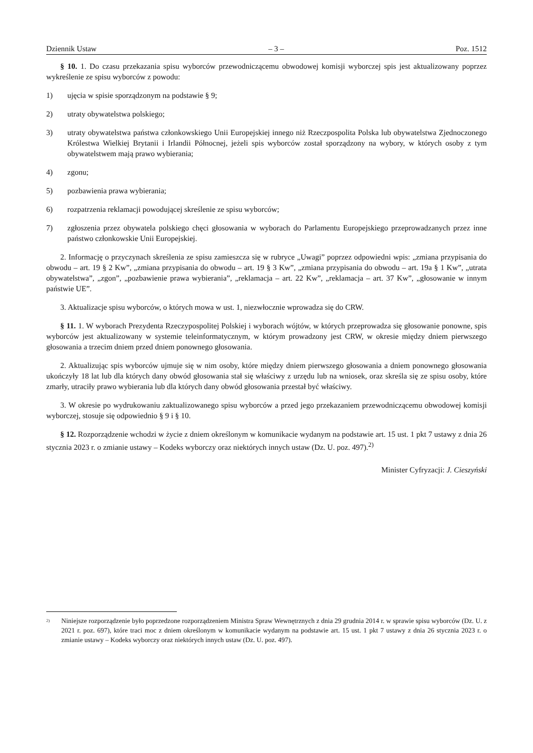Dziennik Ustaw – 3 – Poz. 1512
§ 10. 1. Do czasu przekazania spisu wyborców przewodniczącemu obwodowej komisji wyborczej spis jest aktualizowany poprzez wykreślenie ze spisu wyborców z powodu:
1) ujęcia w spisie sporządzonym na podstawie § 9;
2) utraty obywatelstwa polskiego;
3) utraty obywatelstwa państwa członkowskiego Unii Europejskiej innego niż Rzeczpospolita Polska lub obywatelstwa Zjednoczonego Królestwa Wielkiej Brytanii i Irlandii Północnej, jeżeli spis wyborców został sporządzony na wybory, w których osoby z tym obywatelstwem mają prawo wybierania;
4) zgonu;
5) pozbawienia prawa wybierania;
6) rozpatrzenia reklamacji powodującej skreślenie ze spisu wyborców;
7) zgłoszenia przez obywatela polskiego chęci głosowania w wyborach do Parlamentu Europejskiego przeprowadzanych przez inne państwo członkowskie Unii Europejskiej.
2. Informację o przyczynach skreślenia ze spisu zamieszcza się w rubryce „Uwagi” poprzez odpowiedni wpis: „zmiana przypisania do obwodu – art. 19 § 2 Kw”, „zmiana przypisania do obwodu – art. 19 § 3 Kw”, „zmiana przypisania do obwodu – art. 19a § 1 Kw”, „utrata obywatelstwa”, „zgon”, „pozbawienie prawa wybierania”, „reklamacja – art. 22 Kw”, „reklamacja – art. 37 Kw”, „głosowanie w innym państwie UE”.
3. Aktualizacje spisu wyborców, o których mowa w ust. 1, niezwłocznie wprowadza się do CRW.
§ 11. 1. W wyborach Prezydenta Rzeczypospolitej Polskiej i wyborach wójtów, w których przeprowadza się głosowanie ponowne, spis wyborców jest aktualizowany w systemie teleinformatycznym, w którym prowadzony jest CRW, w okresie między dniem pierwszego głosowania a trzecim dniem przed dniem ponownego głosowania.
2. Aktualizując spis wyborców ujmuje się w nim osoby, które między dniem pierwszego głosowania a dniem ponownego głosowania ukończyły 18 lat lub dla których dany obwód głosowania stał się właściwy z urzędu lub na wniosek, oraz skreśla się ze spisu osoby, które zmarły, utraciły prawo wybierania lub dla których dany obwód głosowania przestał być właściwy.
3. W okresie po wydrukowaniu zaktualizowanego spisu wyborców a przed jego przekazaniem przewodniczącemu obwodowej komisji wyborczej, stosuje się odpowiednio § 9 i § 10.
§ 12. Rozporządzenie wchodzi w życie z dniem określonym w komunikacie wydanym na podstawie art. 15 ust. 1 pkt 7 ustawy z dnia 26 stycznia 2023 r. o zmianie ustawy – Kodeks wyborczy oraz niektórych innych ustaw (Dz. U. poz. 497).<sup>2)</sup>
Minister Cyfryzacji: J. Cieszyński
<sup>2)</sup> Niniejsze rozporządzenie było poprzedzone rozporządzeniem Ministra Spraw Wewnętrznych z dnia 29 grudnia 2014 r. w sprawie spisu wyborców (Dz. U. z 2021 r. poz. 697), które traci moc z dniem określonym w komunikacie wydanym na podstawie art. 15 ust. 1 pkt 7 ustawy z dnia 26 stycznia 2023 r. o zmianie ustawy – Kodeks wyborczy oraz niektórych innych ustaw (Dz. U. poz. 497).